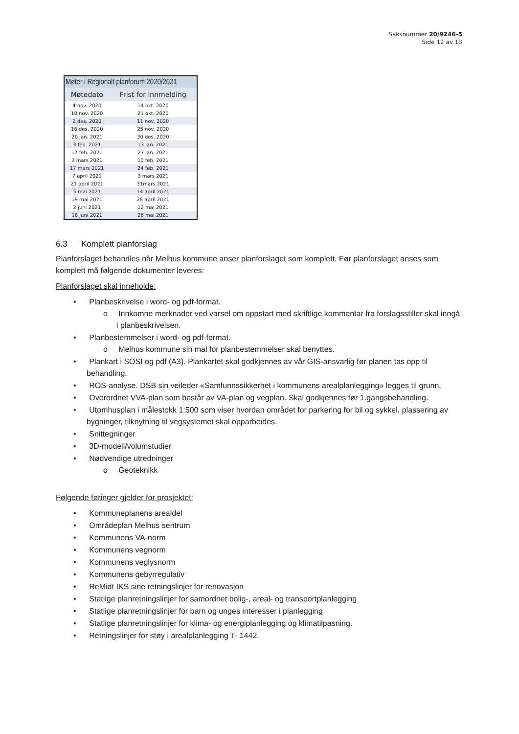Saksnummer 20/9246-5
Side 12 av 13
| Møter i Regionalt planforum 2020/2021 | |
| Møtedato | Frist for innmelding |
| 4 nov. 2020 | 14 okt. 2020 |
| 18 nov. 2020 | 21 okt. 2020 |
| 2 des. 2020 | 11 nov. 2020 |
| 16 des. 2020 | 25 nov. 2020 |
| 20 jan. 2021 | 30 des. 2020 |
| 3 feb. 2021 | 13 jan. 2021 |
| 17 feb. 2021 | 27 jan. 2021 |
| 3 mars 2021 | 10 feb. 2021 |
| 17 mars 2021 | 24 feb. 2021 |
| 7 april 2021 | 3 mars 2021 |
| 21 april 2021 | 31mars 2021 |
| 5 mai 2021 | 14 april 2021 |
| 19 mai 2021 | 28 april 2021 |
| 2 juni 2021 | 12 mai 2021 |
| 16 juni 2021 | 26 mai 2021 |
6.3 Komplett planforslag
Planforslaget behandles når Melhus kommune anser planforslaget som komplett. Før planforslaget anses som komplett må følgende dokumenter leveres:
Planforslaget skal inneholde:
• Planbeskrivelse i word- og pdf-format.
o Innkomne merknader ved varsel om oppstart med skriftlige kommentar fra forslagsstiller skal inngå i planbeskrivelsen.
• Planbestemmelser i word- og pdf-format.
o Melhus kommune sin mal for planbestemmelser skal benyttes.
• Plankart i SOSI og pdf (A3). Plankartet skal godkjennes av vår GIS-ansvarlig før planen tas opp til behandling.
• ROS-analyse. DSB sin veileder «Samfunnssikkerhet i kommunens arealplanlegging» legges til grunn.
• Overordnet VVA-plan som består av VA-plan og vegplan. Skal godkjennes før 1.gangsbehandling.
• Utomhusplan i målestokk 1:500 som viser hvordan området for parkering for bil og sykkel, plassering av bygninger, tilknytning til vegsystemet skal opparbeides.
• Snittegninger
• 3D-modell/volumstudier
• Nødvendige utredninger
o Geoteknikk
Følgende føringer gjelder for prosjektet:
• Kommuneplanens arealdel
• Områdeplan Melhus sentrum
• Kommunens VA-norm
• Kommunens vegnorm
• Kommunens veglysnorm
• Kommunens gebyrregulativ
• ReMidt IKS sine retningslinjer for renovasjon
• Statlige planretningslinjer for samordnet bolig-, areal- og transportplanlegging
• Statlige planretningslinjer for barn og unges interesser i planlegging
• Statlige planretningslinjer for klima- og energiplanlegging og klimatilpasning.
• Retningslinjer for støy i arealplanlegging T- 1442.